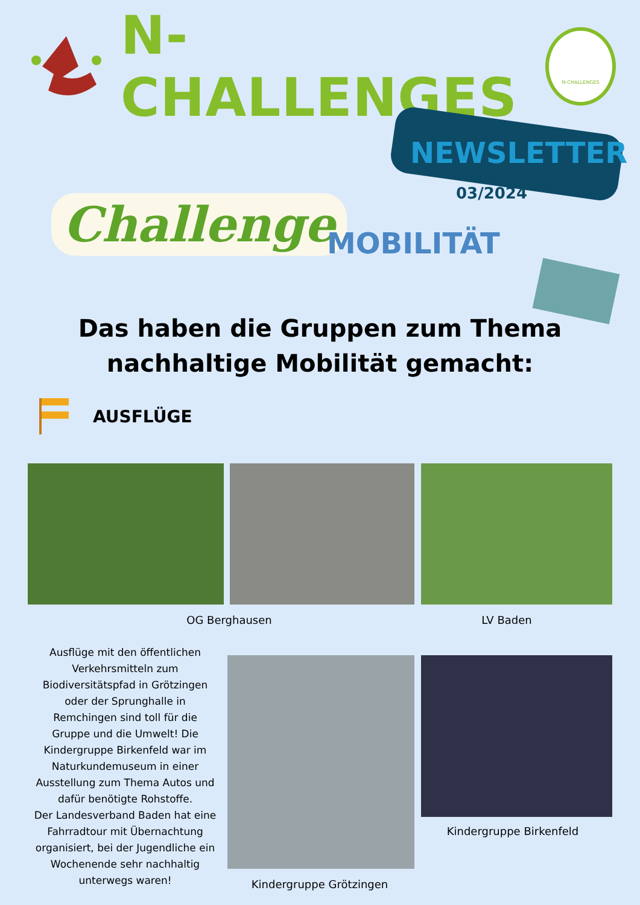N-CHALLENGES
N-CHALLENGES
NEWSLETTER
03/2024
Challenge MOBILITÄT
Das haben die Gruppen zum Thema
nachhaltige Mobilität gemacht:
AUSFLÜGE
OG Berghausen LV Baden
Ausflüge mit den öffentlichen Verkehrsmitteln zum Biodiversitätspfad in Grötzingen oder der Sprunghalle in Remchingen sind toll für die Gruppe und die Umwelt! Die Kindergruppe Birkenfeld war im Naturkundemuseum in einer Ausstellung zum Thema Autos und dafür benötigte Rohstoffe.
Der Landesverband Baden hat eine Fahrradtour mit Übernachtung organisiert, bei der Jugendliche ein Wochenende sehr nachhaltig unterwegs waren!
Kindergruppe Birkenfeld
Kindergruppe Grötzingen